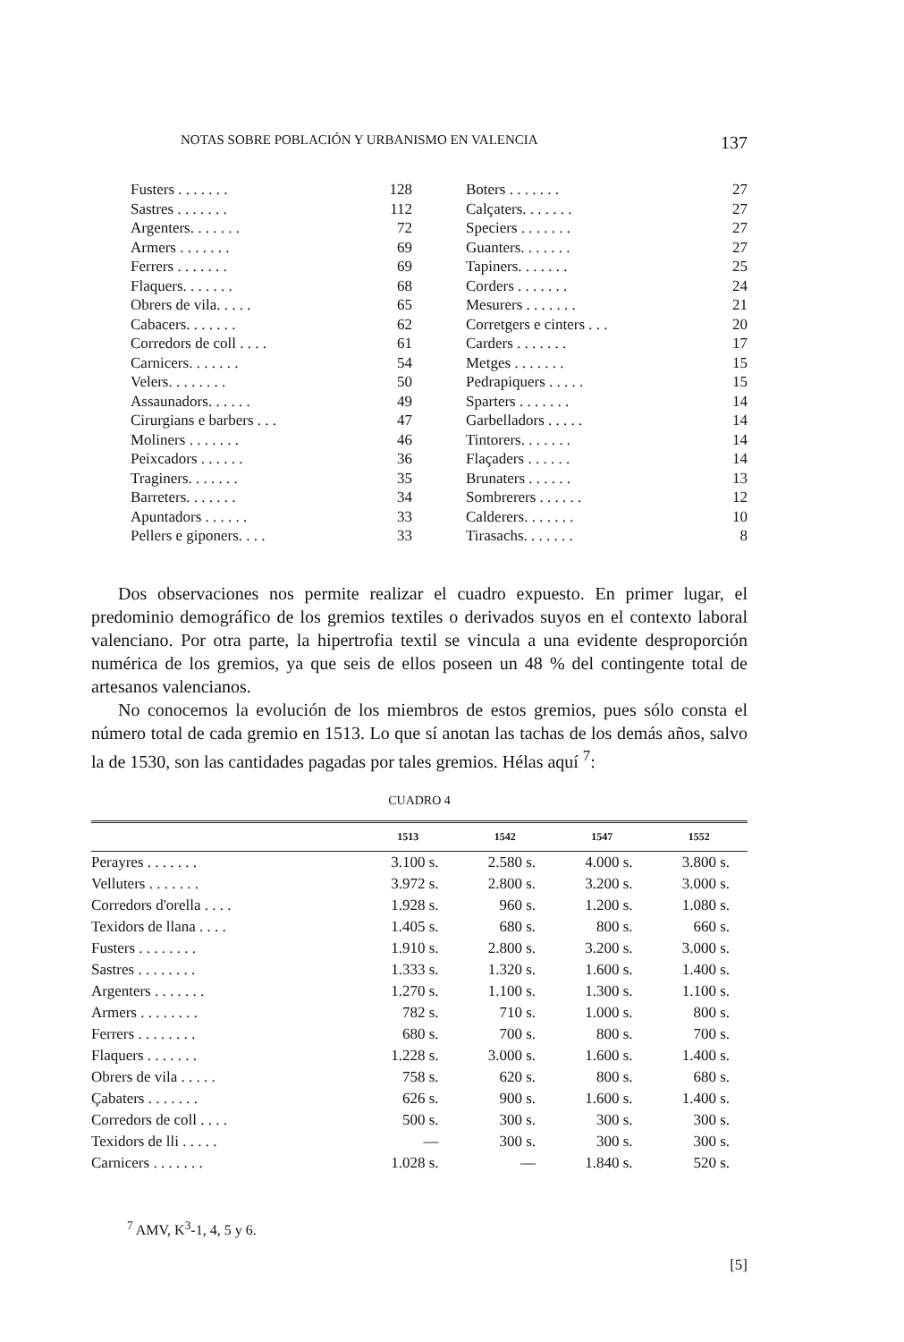NOTAS SOBRE POBLACIÓN Y URBANISMO EN VALENCIA 137
| Fusters . . . . . . . | 128 |
| Sastres . . . . . . . | 112 |
| Argenters. . . . . . . | 72 |
| Armers . . . . . . . | 69 |
| Ferrers . . . . . . . | 69 |
| Flaquers. . . . . . . | 68 |
| Obrers de vila. . . . . | 65 |
| Cabacers. . . . . . . | 62 |
| Corredors de coll . . . . | 61 |
| Carnicers. . . . . . . | 54 |
| Velers. . . . . . . . | 50 |
| Assaunadors. . . . . . | 49 |
| Cirurgians e barbers . . . | 47 |
| Moliners . . . . . . . | 46 |
| Peixcadors . . . . . . | 36 |
| Traginers. . . . . . . | 35 |
| Barreters. . . . . . . | 34 |
| Apuntadors . . . . . . | 33 |
| Pellers e giponers. . . . | 33 |
| Boters . . . . . . . | 27 |
| Calçaters. . . . . . . | 27 |
| Speciers . . . . . . . | 27 |
| Guanters. . . . . . . | 27 |
| Tapiners. . . . . . . | 25 |
| Corders . . . . . . . | 24 |
| Mesurers . . . . . . . | 21 |
| Corretgers e cinters . . . | 20 |
| Carders . . . . . . . | 17 |
| Metges . . . . . . . | 15 |
| Pedrapiquers . . . . . | 15 |
| Sparters . . . . . . . | 14 |
| Garbelladors . . . . . | 14 |
| Tintorers. . . . . . . | 14 |
| Flaçaders . . . . . . | 14 |
| Brunaters . . . . . . | 13 |
| Sombrerers . . . . . . | 12 |
| Calderers. . . . . . . | 10 |
| Tirasachs. . . . . . . | 8 |
Dos observaciones nos permite realizar el cuadro expuesto. En primer lugar, el predominio demográfico de los gremios textiles o derivados suyos en el contexto laboral valenciano. Por otra parte, la hipertrofia textil se vincula a una evidente desproporción numérica de los gremios, ya que seis de ellos poseen un 48 % del contingente total de artesanos valencianos.
No conocemos la evolución de los miembros de estos gremios, pues sólo consta el número total de cada gremio en 1513. Lo que sí anotan las tachas de los demás años, salvo la de 1530, son las cantidades pagadas por tales gremios. Hélas aquí <sup>7</sup>:
CUADRO 4
| | 1513 | 1542 | 1547 | 1552 |
| --- | --- | --- | --- | --- |
| Perayres . . . . . . . | 3.100 s. | 2.580 s. | 4.000 s. | 3.800 s. |
| Velluters . . . . . . . | 3.972 s. | 2.800 s. | 3.200 s. | 3.000 s. |
| Corredors d'orella . . . . | 1.928 s. | 960 s. | 1.200 s. | 1.080 s. |
| Texidors de llana . . . . | 1.405 s. | 680 s. | 800 s. | 660 s. |
| Fusters . . . . . . . . | 1.910 s. | 2.800 s. | 3.200 s. | 3.000 s. |
| Sastres . . . . . . . . | 1.333 s. | 1.320 s. | 1.600 s. | 1.400 s. |
| Argenters . . . . . . . | 1.270 s. | 1.100 s. | 1.300 s. | 1.100 s. |
| Armers . . . . . . . . | 782 s. | 710 s. | 1.000 s. | 800 s. |
| Ferrers . . . . . . . . | 680 s. | 700 s. | 800 s. | 700 s. |
| Flaquers . . . . . . . | 1.228 s. | 3.000 s. | 1.600 s. | 1.400 s. |
| Obrers de vila . . . . . | 758 s. | 620 s. | 800 s. | 680 s. |
| Çabaters . . . . . . . | 626 s. | 900 s. | 1.600 s. | 1.400 s. |
| Corredors de coll . . . . | 500 s. | 300 s. | 300 s. | 300 s. |
| Texidors de lli . . . . . | — | 300 s. | 300 s. | 300 s. |
| Carnicers . . . . . . . | 1.028 s. | — | 1.840 s. | 520 s. |
<sup>7</sup> AMV, K<sup>3</sup>-1, 4, 5 y 6.
[5]